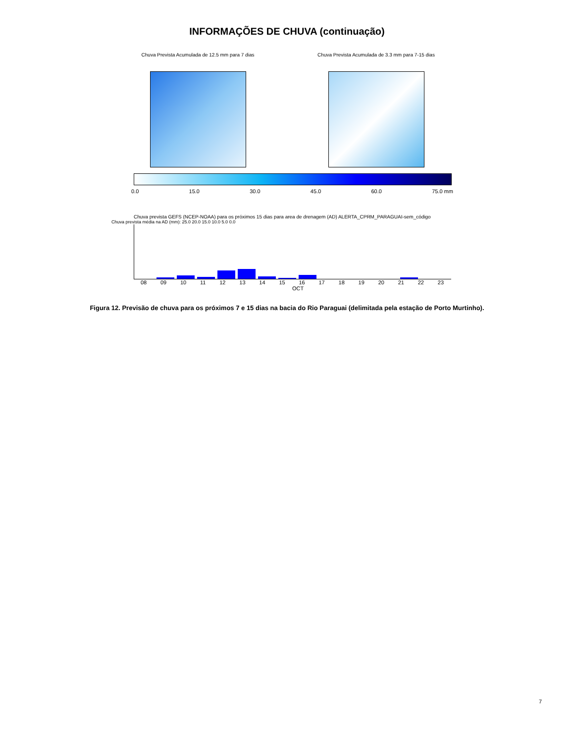INFORMAÇÕES DE CHUVA (continuação)
Chuva Prevista Acumulada de 12.5 mm para 7 dias
Chuva Prevista Acumulada de 3.3 mm para 7-15 dias
0.0 15.0 30.0 45.0 60.0 75.0 mm
Chuva prevista GEFS (NCEP-NOAA) para os próximos 15 dias para area de drenagem (AD) ALERTA_CPRM_PARAGUAI-sem_código
Chuva prevista média na AD (mm): 25.0 20.0 15.0 10.0 5.0 0.0
08 09 10 11 12 13 14 15 16 17 18 19 20 21 22 23
OCT
Figura 12. Previsão de chuva para os próximos 7 e 15 dias na bacia do Rio Paraguai (delimitada pela estação de Porto Murtinho).
7